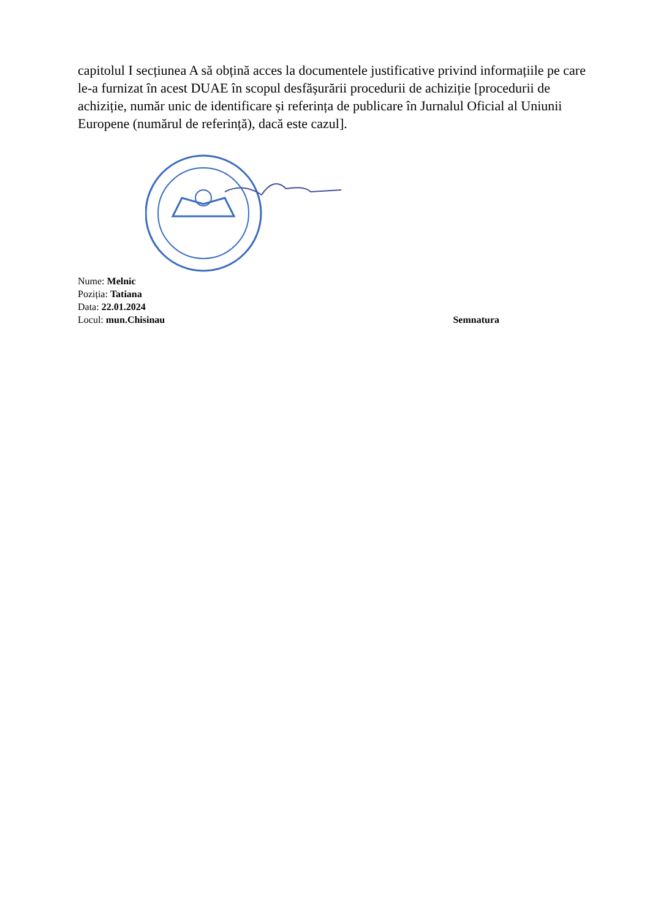capitolul I secțiunea A să obțină acces la documentele justificative privind informațiile pe care le-a furnizat în acest DUAE în scopul desfășurării procedurii de achiziție [procedurii de achiziție, număr unic de identificare și referința de publicare în Jurnalul Oficial al Uniunii Europene (numărul de referință), dacă este cazul].
Nume: Melnic
Poziția: Tatiana
Data: 22.01.2024
Locul: mun.Chisinau Semnatura